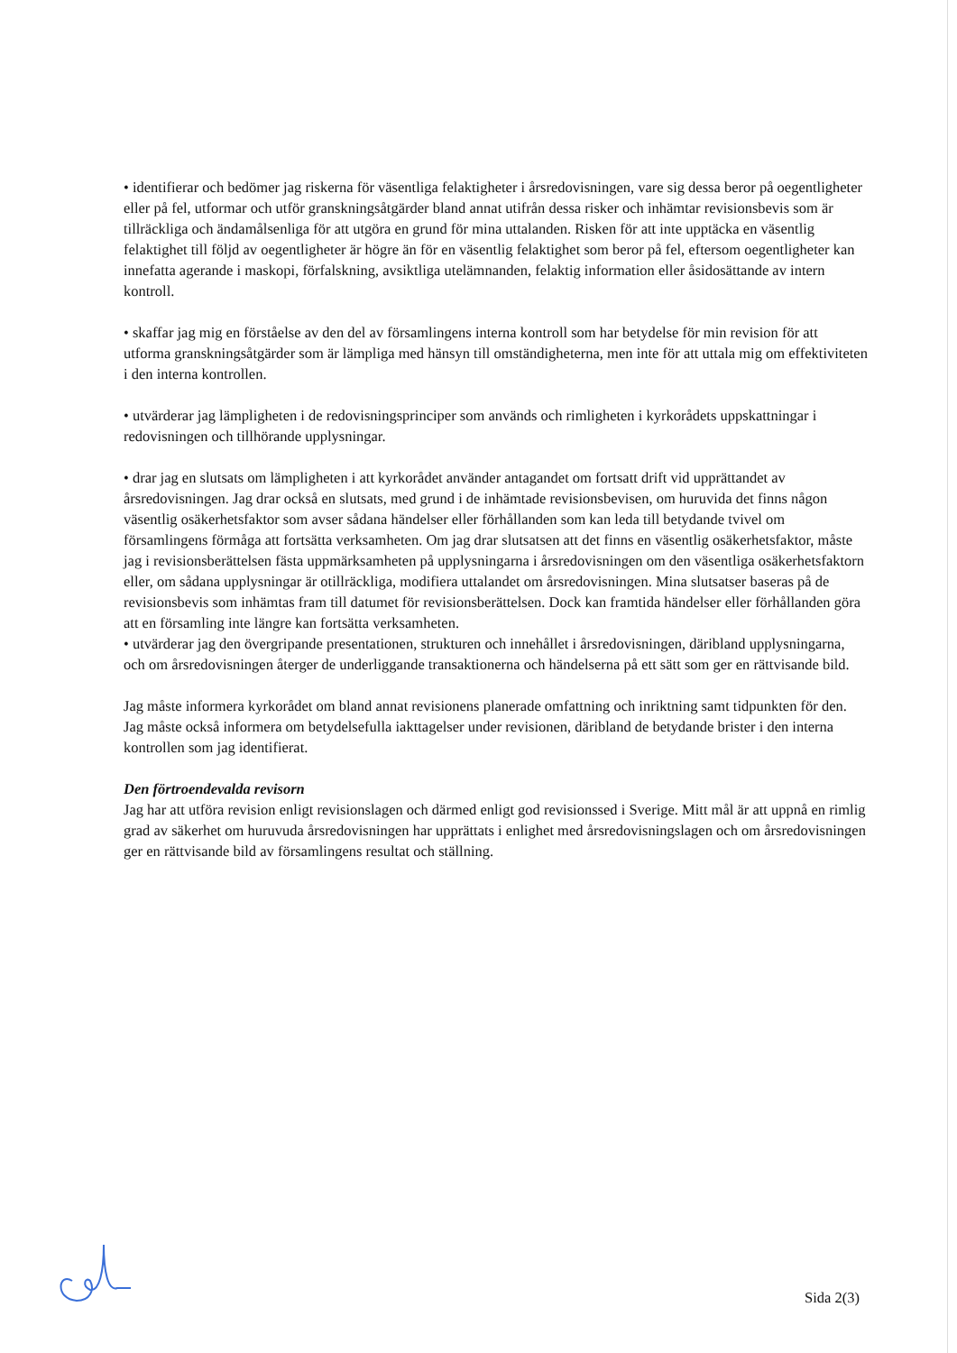• identifierar och bedömer jag riskerna för väsentliga felaktigheter i årsredovisningen, vare sig dessa beror på oegentligheter eller på fel, utformar och utför granskningsåtgärder bland annat utifrån dessa risker och inhämtar revisionsbevis som är tillräckliga och ändamålsenliga för att utgöra en grund för mina uttalanden. Risken för att inte upptäcka en väsentlig felaktighet till följd av oegentligheter är högre än för en väsentlig felaktighet som beror på fel, eftersom oegentligheter kan innefatta agerande i maskopi, förfalskning, avsiktliga utelämnanden, felaktig information eller åsidosättande av intern kontroll.
• skaffar jag mig en förståelse av den del av församlingens interna kontroll som har betydelse för min revision för att utforma granskningsåtgärder som är lämpliga med hänsyn till omständigheterna, men inte för att uttala mig om effektiviteten i den interna kontrollen.
• utvärderar jag lämpligheten i de redovisningsprinciper som används och rimligheten i kyrkorådets uppskattningar i redovisningen och tillhörande upplysningar.
• drar jag en slutsats om lämpligheten i att kyrkorådet använder antagandet om fortsatt drift vid upprättandet av årsredovisningen. Jag drar också en slutsats, med grund i de inhämtade revisionsbevisen, om huruvida det finns någon väsentlig osäkerhetsfaktor som avser sådana händelser eller förhållanden som kan leda till betydande tvivel om församlingens förmåga att fortsätta verksamheten. Om jag drar slutsatsen att det finns en väsentlig osäkerhetsfaktor, måste jag i revisionsberättelsen fästa uppmärksamheten på upplysningarna i årsredovisningen om den väsentliga osäkerhetsfaktorn eller, om sådana upplysningar är otillräckliga, modifiera uttalandet om årsredovisningen. Mina slutsatser baseras på de revisionsbevis som inhämtas fram till datumet för revisionsberättelsen. Dock kan framtida händelser eller förhållanden göra att en församling inte längre kan fortsätta verksamheten.
• utvärderar jag den övergripande presentationen, strukturen och innehållet i årsredovisningen, däribland upplysningarna, och om årsredovisningen återger de underliggande transaktionerna och händelserna på ett sätt som ger en rättvisande bild.
Jag måste informera kyrkorådet om bland annat revisionens planerade omfattning och inriktning samt tidpunkten för den. Jag måste också informera om betydelsefulla iakttagelser under revisionen, däribland de betydande brister i den interna kontrollen som jag identifierat.
Den förtroendevalda revisorn
Jag har att utföra revision enligt revisionslagen och därmed enligt god revisionssed i Sverige. Mitt mål är att uppnå en rimlig grad av säkerhet om huruvuda årsredovisningen har upprättats i enlighet med årsredovisningslagen och om årsredovisningen ger en rättvisande bild av församlingens resultat och ställning.
Sida 2(3)